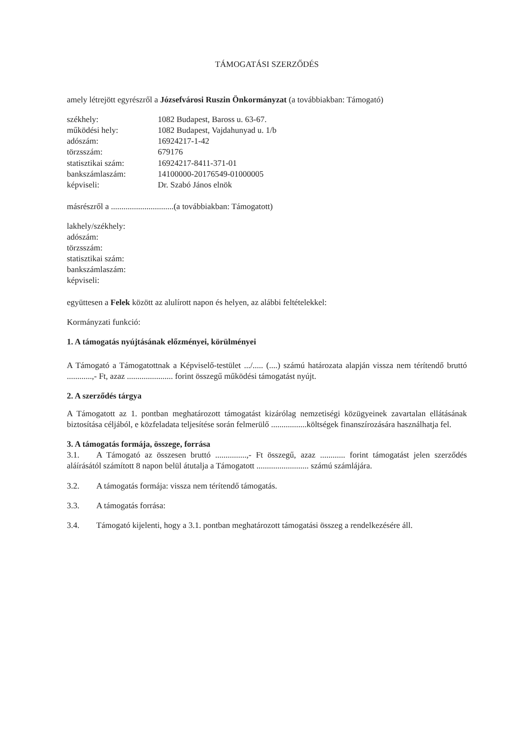TÁMOGATÁSI SZERZŐDÉS
amely létrejött egyrészről a Józsefvárosi Ruszin Önkormányzat (a továbbiakban: Támogató)
| székhely: | 1082 Budapest, Baross u. 63-67. |
| működési hely: | 1082 Budapest, Vajdahunyad u. 1/b |
| adószám: | 16924217-1-42 |
| törzsszám: | 679176 |
| statisztikai szám: | 16924217-8411-371-01 |
| bankszámlaszám: | 14100000-20176549-01000005 |
| képviseli: | Dr. Szabó János elnök |
másrészről a ..............................(a továbbiakban: Támogatott)
lakhely/székhely:
adószám:
törzsszám:
statisztikai szám:
bankszámlaszám:
képviseli:
együttesen a Felek között az alulírott napon és helyen, az alábbi feltételekkel:
Kormányzati funkció:
1. A támogatás nyújtásának előzményei, körülményei
A Támogató a Támogatottnak a Képviselő-testület .../..... (....) számú határozata alapján vissza nem térítendő bruttó ............,- Ft, azaz ...................... forint összegű működési támogatást nyújt.
2. A szerződés tárgya
A Támogatott az 1. pontban meghatározott támogatást kizárólag nemzetiségi közügyeinek zavartalan ellátásának biztosítása céljából, e közfeladata teljesítése során felmerülő .................költségek finanszírozására használhatja fel.
3. A támogatás formája, összege, forrása
3.1. A Támogató az összesen bruttó ...............,- Ft összegű, azaz ............ forint támogatást jelen szerződés aláírásától számított 8 napon belül átutalja a Támogatott ......................... számú számlájára.
3.2. A támogatás formája: vissza nem térítendő támogatás.
3.3. A támogatás forrása:
3.4. Támogató kijelenti, hogy a 3.1. pontban meghatározott támogatási összeg a rendelkezésére áll.